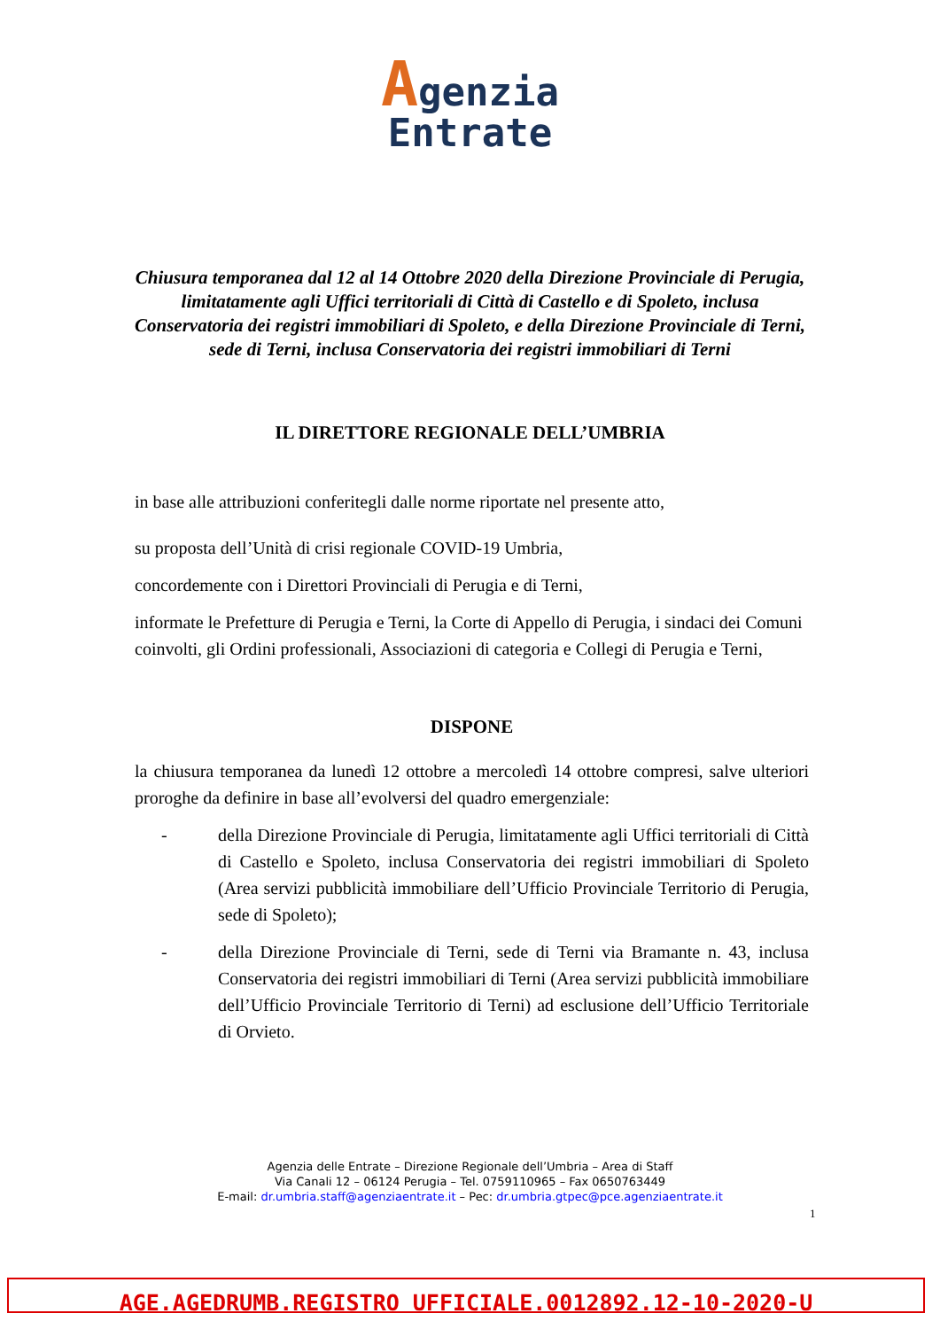Agenzia
Entrate
Chiusura temporanea dal 12 al 14 Ottobre 2020 della Direzione Provinciale di Perugia, limitatamente agli Uffici territoriali di Città di Castello e di Spoleto, inclusa Conservatoria dei registri immobiliari di Spoleto, e della Direzione Provinciale di Terni, sede di Terni, inclusa Conservatoria dei registri immobiliari di Terni
IL DIRETTORE REGIONALE DELL’UMBRIA
in base alle attribuzioni conferitegli dalle norme riportate nel presente atto,
su proposta dell’Unità di crisi regionale COVID-19 Umbria,
concordemente con i Direttori Provinciali di Perugia e di Terni,
informate le Prefetture di Perugia e Terni, la Corte di Appello di Perugia, i sindaci dei Comuni coinvolti, gli Ordini professionali, Associazioni di categoria e Collegi di Perugia e Terni,
DISPONE
la chiusura temporanea da lunedì 12 ottobre a mercoledì 14 ottobre compresi, salve ulteriori proroghe da definire in base all’evolversi del quadro emergenziale:
- della Direzione Provinciale di Perugia, limitatamente agli Uffici territoriali di Città di Castello e Spoleto, inclusa Conservatoria dei registri immobiliari di Spoleto (Area servizi pubblicità immobiliare dell’Ufficio Provinciale Territorio di Perugia, sede di Spoleto);
- della Direzione Provinciale di Terni, sede di Terni via Bramante n. 43, inclusa Conservatoria dei registri immobiliari di Terni (Area servizi pubblicità immobiliare dell’Ufficio Provinciale Territorio di Terni) ad esclusione dell’Ufficio Territoriale di Orvieto.
Agenzia delle Entrate – Direzione Regionale dell’Umbria – Area di Staff
Via Canali 12 – 06124 Perugia – Tel. 0759110965 – Fax 0650763449
E-mail: dr.umbria.staff@agenziaentrate.it – Pec: dr.umbria.gtpec@pce.agenziaentrate.it
1
AGE.AGEDRUMB.REGISTRO UFFICIALE.0012892.12-10-2020-U